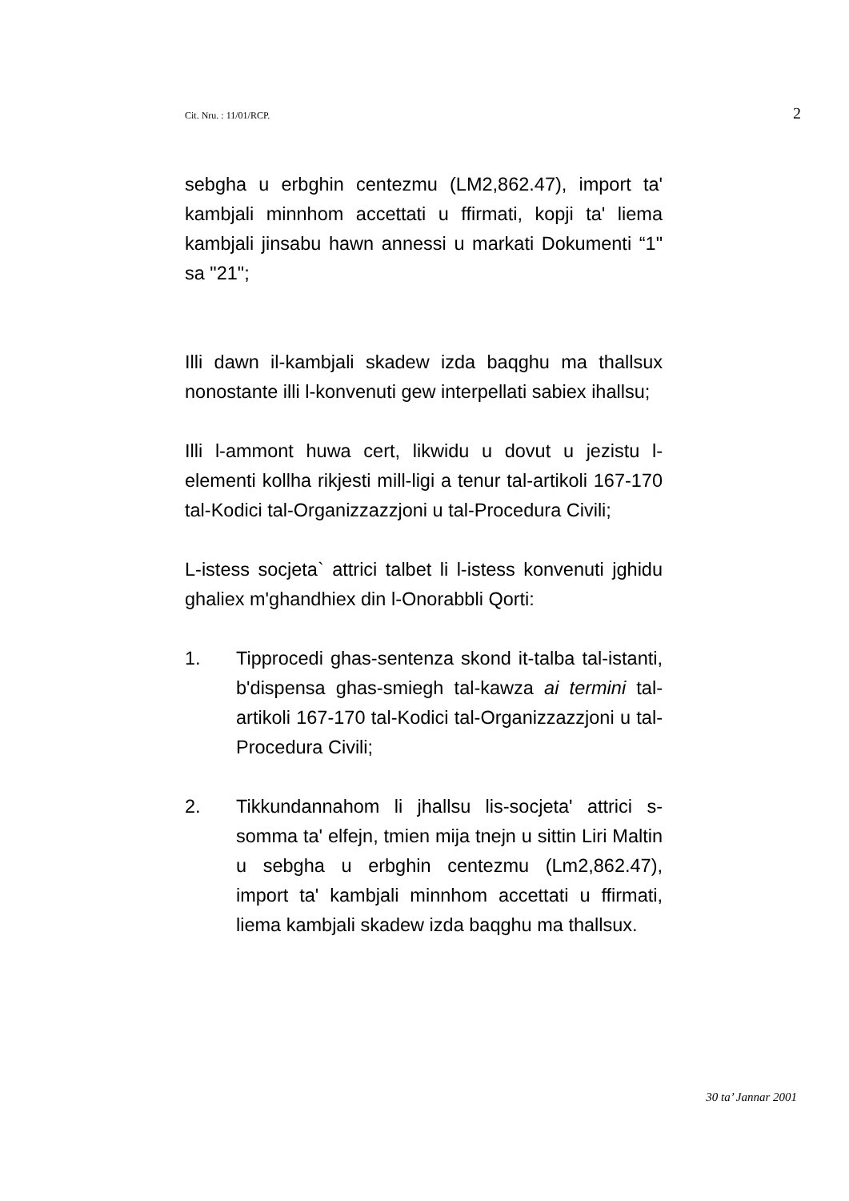Cit. Nru. : 11/01/RCP. 2
sebgha u erbghin centezmu (LM2,862.47), import ta' kambjali minnhom accettati u ffirmati, kopji ta' liema kambjali jinsabu hawn annessi u markati Dokumenti “1" sa "21";
Illi dawn il-kambjali skadew izda baqghu ma thallsux nonostante illi l-konvenuti gew interpellati sabiex ihallsu;
Illi l-ammont huwa cert, likwidu u dovut u jezistu l-elementi kollha rikjesti mill-ligi a tenur tal-artikoli 167-170 tal-Kodici tal-Organizzazzjoni u tal-Procedura Civili;
L-istess socjeta` attrici talbet li l-istess konvenuti jghidu ghaliex m'ghandhiex din l-Onorabbli Qorti:
1. Tipprocedi ghas-sentenza skond it-talba tal-istanti, b'dispensa ghas-smiegh tal-kawza ai termini tal-artikoli 167-170 tal-Kodici tal-Organizzazzjoni u tal-Procedura Civili;
2. Tikkundannahom li jhallsu lis-socjeta' attrici s-somma ta' elfejn, tmien mija tnejn u sittin Liri Maltin u sebgha u erbghin centezmu (Lm2,862.47), import ta' kambjali minnhom accettati u ffirmati, liema kambjali skadew izda baqghu ma thallsux.
30 ta’ Jannar 2001